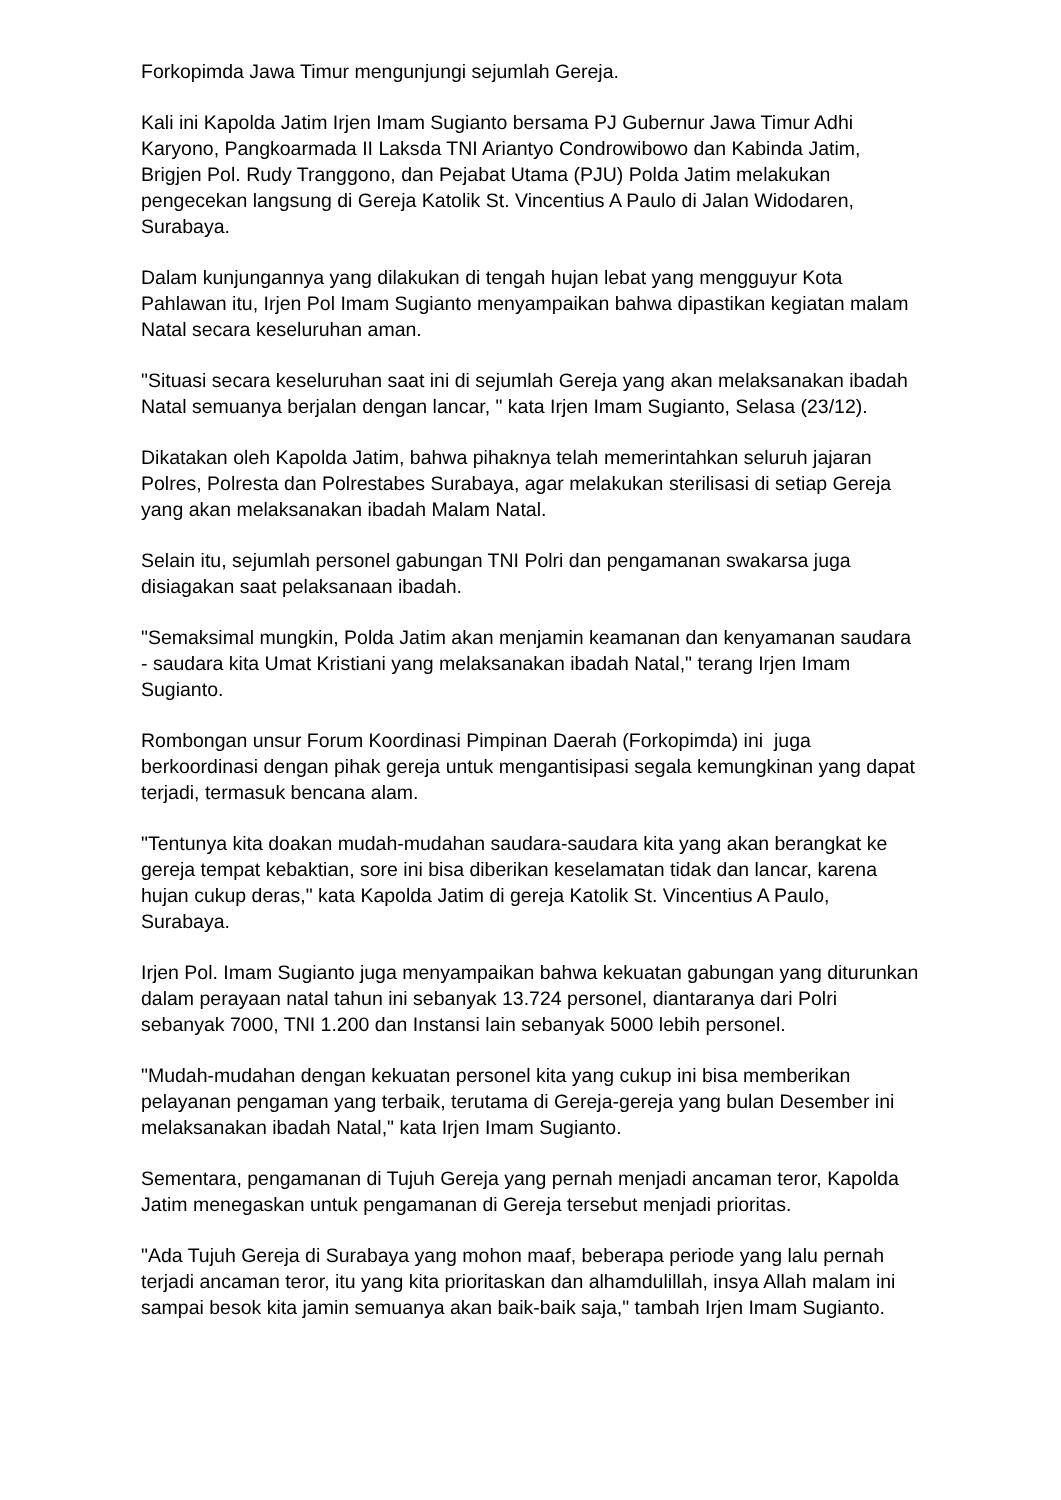Forkopimda Jawa Timur mengunjungi sejumlah Gereja.
Kali ini Kapolda Jatim Irjen Imam Sugianto bersama PJ Gubernur Jawa Timur Adhi Karyono, Pangkoarmada II Laksda TNI Ariantyo Condrowibowo dan Kabinda Jatim, Brigjen Pol. Rudy Tranggono, dan Pejabat Utama (PJU) Polda Jatim melakukan pengecekan langsung di Gereja Katolik St. Vincentius A Paulo di Jalan Widodaren, Surabaya.
Dalam kunjungannya yang dilakukan di tengah hujan lebat yang mengguyur Kota Pahlawan itu, Irjen Pol Imam Sugianto menyampaikan bahwa dipastikan kegiatan malam Natal secara keseluruhan aman.
"Situasi secara keseluruhan saat ini di sejumlah Gereja yang akan melaksanakan ibadah Natal semuanya berjalan dengan lancar, " kata Irjen Imam Sugianto, Selasa (23/12).
Dikatakan oleh Kapolda Jatim, bahwa pihaknya telah memerintahkan seluruh jajaran Polres, Polresta dan Polrestabes Surabaya, agar melakukan sterilisasi di setiap Gereja yang akan melaksanakan ibadah Malam Natal.
Selain itu, sejumlah personel gabungan TNI Polri dan pengamanan swakarsa juga disiagakan saat pelaksanaan ibadah.
"Semaksimal mungkin, Polda Jatim akan menjamin keamanan dan kenyamanan saudara - saudara kita Umat Kristiani yang melaksanakan ibadah Natal," terang Irjen Imam Sugianto.
Rombongan unsur Forum Koordinasi Pimpinan Daerah (Forkopimda) ini juga berkoordinasi dengan pihak gereja untuk mengantisipasi segala kemungkinan yang dapat terjadi, termasuk bencana alam.
"Tentunya kita doakan mudah-mudahan saudara-saudara kita yang akan berangkat ke gereja tempat kebaktian, sore ini bisa diberikan keselamatan tidak dan lancar, karena hujan cukup deras," kata Kapolda Jatim di gereja Katolik St. Vincentius A Paulo, Surabaya.
Irjen Pol. Imam Sugianto juga menyampaikan bahwa kekuatan gabungan yang diturunkan dalam perayaan natal tahun ini sebanyak 13.724 personel, diantaranya dari Polri sebanyak 7000, TNI 1.200 dan Instansi lain sebanyak 5000 lebih personel.
"Mudah-mudahan dengan kekuatan personel kita yang cukup ini bisa memberikan pelayanan pengaman yang terbaik, terutama di Gereja-gereja yang bulan Desember ini melaksanakan ibadah Natal," kata Irjen Imam Sugianto.
Sementara, pengamanan di Tujuh Gereja yang pernah menjadi ancaman teror, Kapolda Jatim menegaskan untuk pengamanan di Gereja tersebut menjadi prioritas.
"Ada Tujuh Gereja di Surabaya yang mohon maaf, beberapa periode yang lalu pernah terjadi ancaman teror, itu yang kita prioritaskan dan alhamdulillah, insya Allah malam ini sampai besok kita jamin semuanya akan baik-baik saja," tambah Irjen Imam Sugianto.